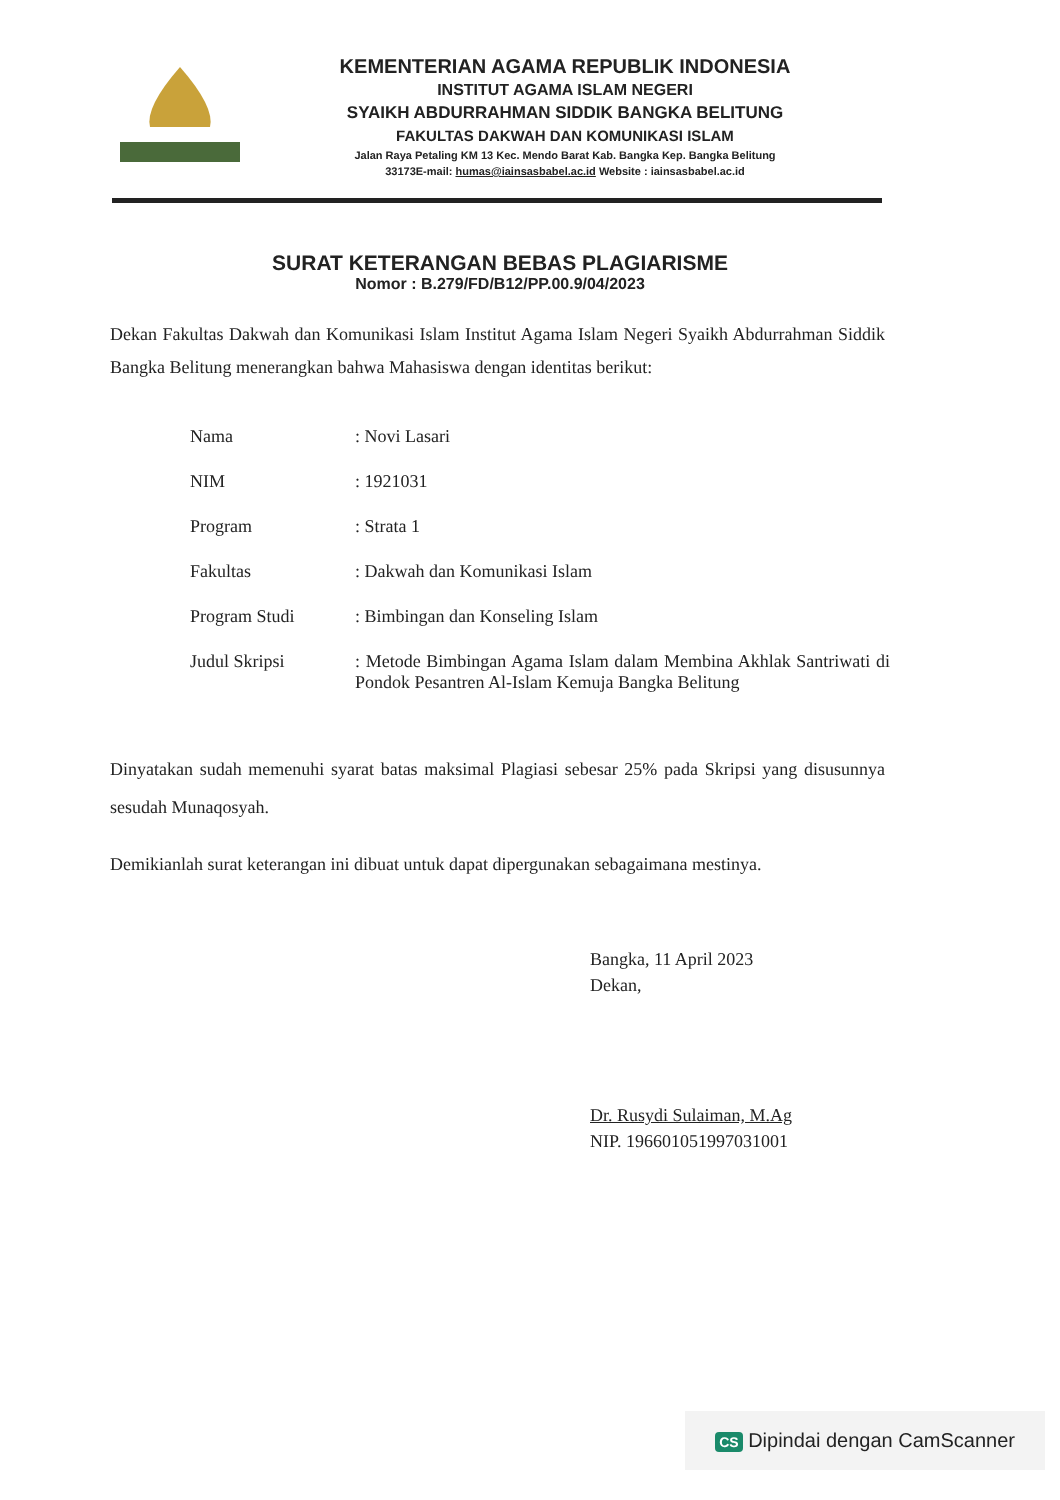KEMENTERIAN AGAMA REPUBLIK INDONESIA
INSTITUT AGAMA ISLAM NEGERI
SYAIKH ABDURRAHMAN SIDDIK BANGKA BELITUNG
FAKULTAS DAKWAH DAN KOMUNIKASI ISLAM
Jalan Raya Petaling KM 13 Kec. Mendo Barat Kab. Bangka Kep. Bangka Belitung
33173E-mail: humas@iainsasbabel.ac.id Website : iainsasbabel.ac.id
SURAT KETERANGAN BEBAS PLAGIARISME
Nomor : B.279/FD/B12/PP.00.9/04/2023
Dekan Fakultas Dakwah dan Komunikasi Islam Institut Agama Islam Negeri Syaikh Abdurrahman Siddik Bangka Belitung menerangkan bahwa Mahasiswa dengan identitas berikut:
| Nama | : Novi Lasari |
| NIM | : 1921031 |
| Program | : Strata 1 |
| Fakultas | : Dakwah dan Komunikasi Islam |
| Program Studi | : Bimbingan dan Konseling Islam |
| Judul Skripsi | : Metode Bimbingan Agama Islam dalam Membina Akhlak Santriwati di Pondok Pesantren Al-Islam Kemuja Bangka Belitung |
Dinyatakan sudah memenuhi syarat batas maksimal Plagiasi sebesar 25% pada Skripsi yang disusunnya sesudah Munaqosyah.
Demikianlah surat keterangan ini dibuat untuk dapat dipergunakan sebagaimana mestinya.
Bangka, 11 April 2023
Dekan,
Dr. Rusydi Sulaiman, M.Ag
NIP. 196601051997031001
CS Dipindai dengan CamScanner